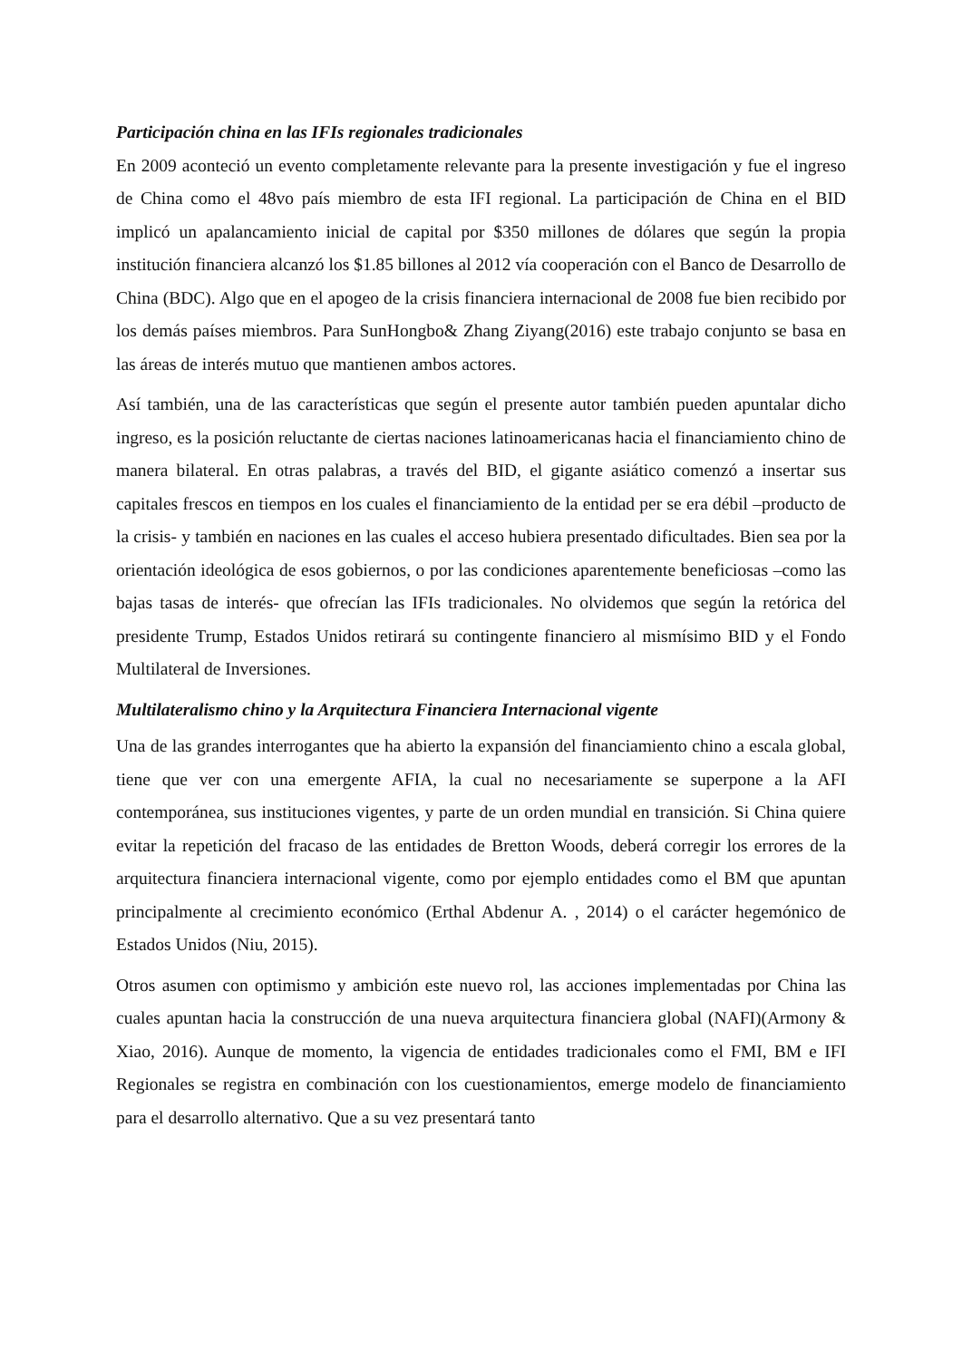Participación china en las IFIs regionales tradicionales
En 2009 aconteció un evento completamente relevante para la presente investigación y fue el ingreso de China como el 48vo país miembro de esta IFI regional. La participación de China en el BID implicó un apalancamiento inicial de capital por $350 millones de dólares que según la propia institución financiera alcanzó los $1.85 billones al 2012 vía cooperación con el Banco de Desarrollo de China (BDC). Algo que en el apogeo de la crisis financiera internacional de 2008 fue bien recibido por los demás países miembros. Para SunHongbo& Zhang Ziyang(2016) este trabajo conjunto se basa en las áreas de interés mutuo que mantienen ambos actores.
Así también, una de las características que según el presente autor también pueden apuntalar dicho ingreso, es la posición reluctante de ciertas naciones latinoamericanas hacia el financiamiento chino de manera bilateral. En otras palabras, a través del BID, el gigante asiático comenzó a insertar sus capitales frescos en tiempos en los cuales el financiamiento de la entidad per se era débil –producto de la crisis- y también en naciones en las cuales el acceso hubiera presentado dificultades. Bien sea por la orientación ideológica de esos gobiernos, o por las condiciones aparentemente beneficiosas –como las bajas tasas de interés- que ofrecían las IFIs tradicionales. No olvidemos que según la retórica del presidente Trump, Estados Unidos retirará su contingente financiero al mismísimo BID y el Fondo Multilateral de Inversiones.
Multilateralismo chino y la Arquitectura Financiera Internacional vigente
Una de las grandes interrogantes que ha abierto la expansión del financiamiento chino a escala global, tiene que ver con una emergente AFIA, la cual no necesariamente se superpone a la AFI contemporánea, sus instituciones vigentes, y parte de un orden mundial en transición. Si China quiere evitar la repetición del fracaso de las entidades de Bretton Woods, deberá corregir los errores de la arquitectura financiera internacional vigente, como por ejemplo entidades como el BM que apuntan principalmente al crecimiento económico (Erthal Abdenur A. , 2014) o el carácter hegemónico de Estados Unidos (Niu, 2015).
Otros asumen con optimismo y ambición este nuevo rol, las acciones implementadas por China las cuales apuntan hacia la construcción de una nueva arquitectura financiera global (NAFI)(Armony & Xiao, 2016). Aunque de momento, la vigencia de entidades tradicionales como el FMI, BM e IFI Regionales se registra en combinación con los cuestionamientos, emerge modelo de financiamiento para el desarrollo alternativo. Que a su vez presentará tanto